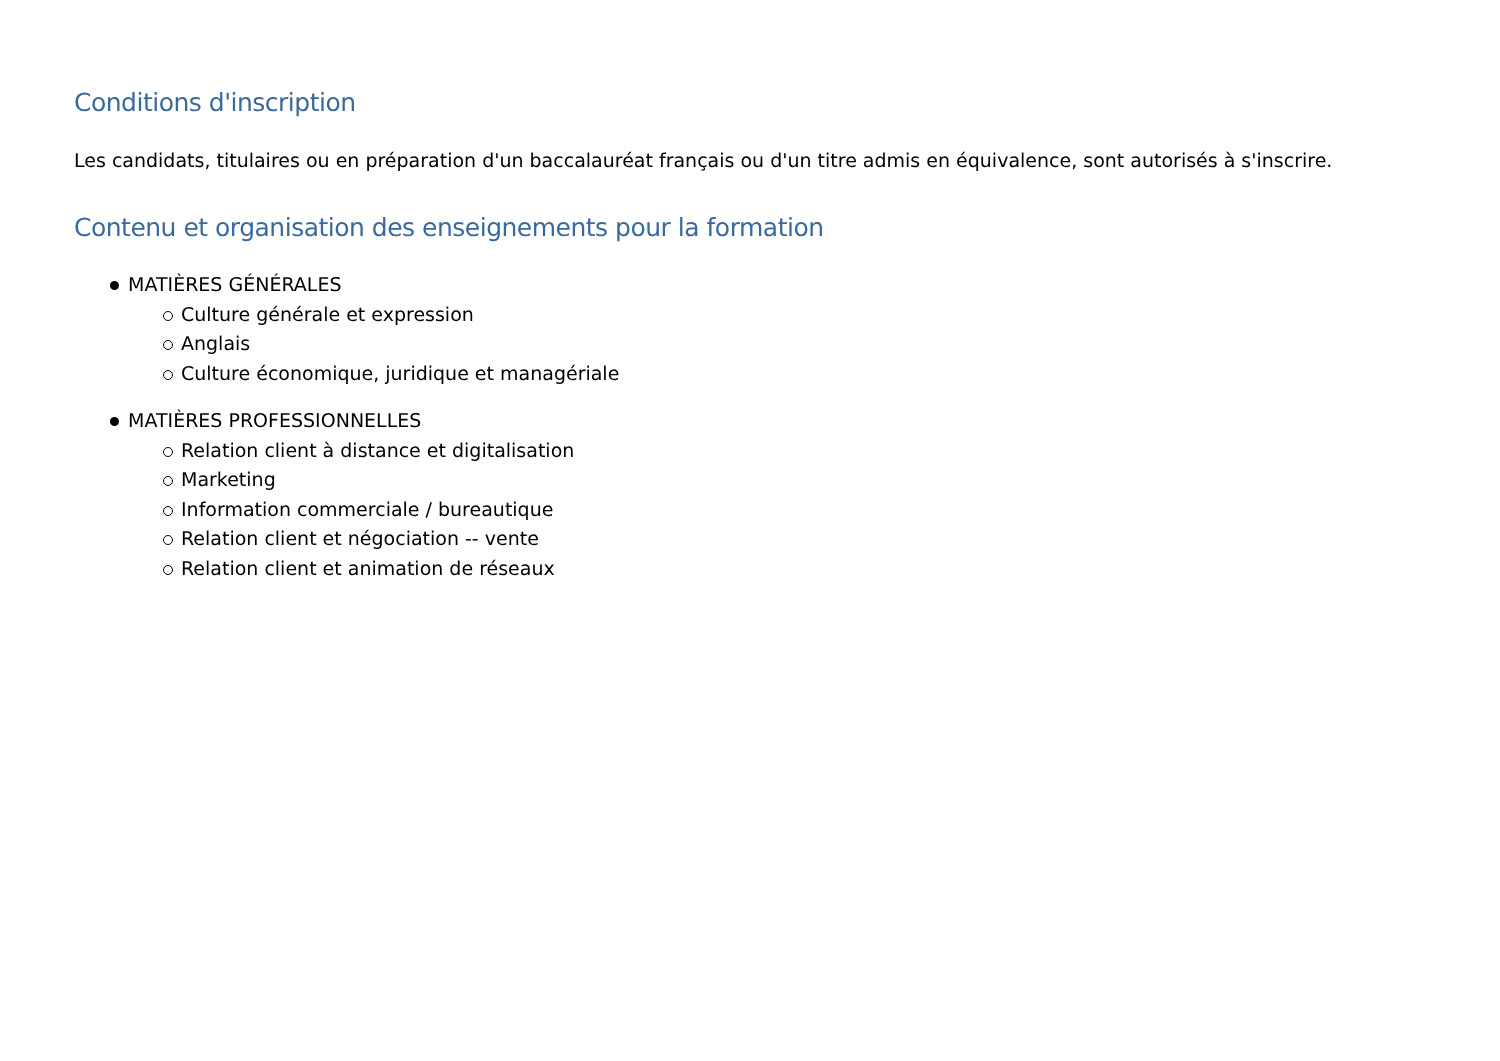Conditions d'inscription
Les candidats, titulaires ou en préparation d'un baccalauréat français ou d'un titre admis en équivalence, sont autorisés à s'inscrire.
Contenu et organisation des enseignements pour la formation
MATIÈRES GÉNÉRALES
Culture générale et expression
Anglais
Culture économique, juridique et managériale
MATIÈRES PROFESSIONNELLES
Relation client à distance et digitalisation
Marketing
Information commerciale / bureautique
Relation client et négociation -- vente
Relation client et animation de réseaux